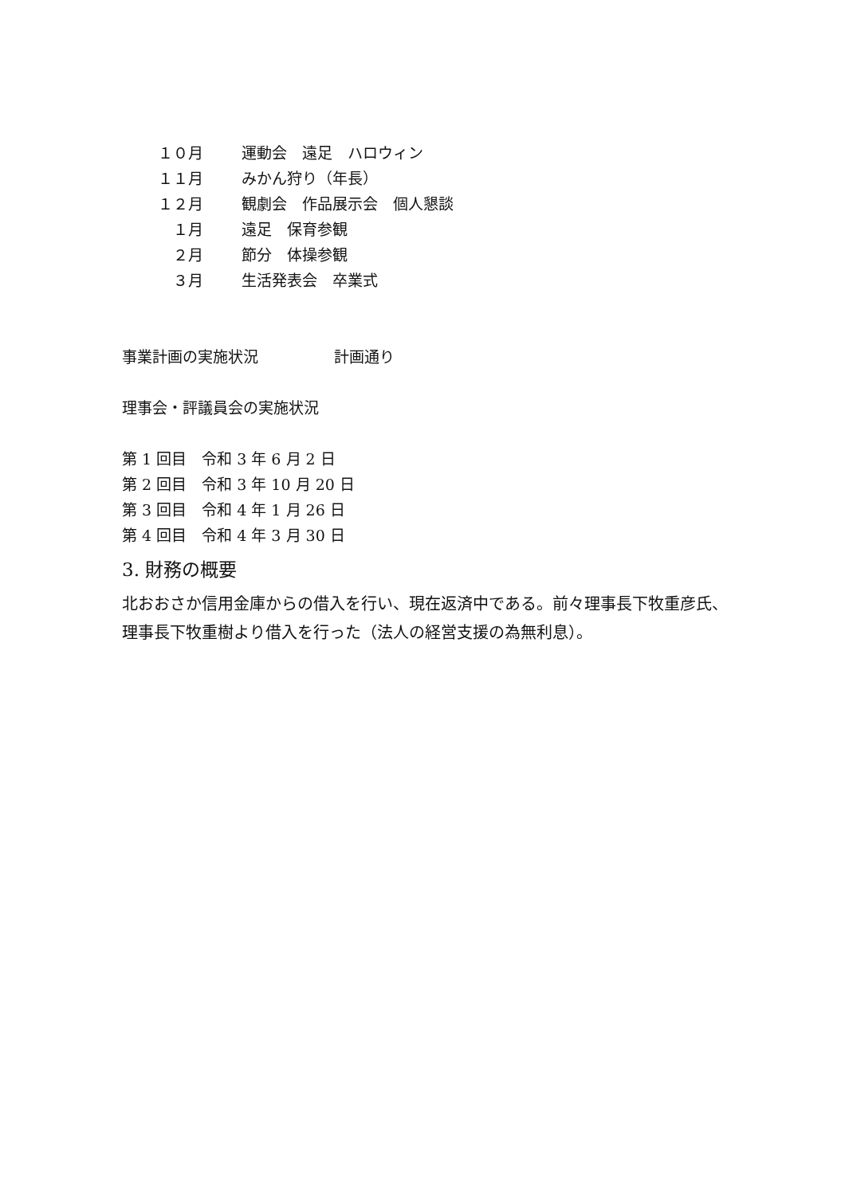１０月 運動会　遠足　ハロウィン
１１月 みかん狩り（年長）
１２月 観劇会　作品展示会　個人懇談
　１月 遠足　保育参観
　２月 節分　体操参観
　３月 生活発表会　卒業式
事業計画の実施状況　　　　　計画通り
理事会・評議員会の実施状況
第 1 回目　令和 3 年 6 月 2 日
第 2 回目　令和 3 年 10 月 20 日
第 3 回目　令和 4 年 1 月 26 日
第 4 回目　令和 4 年 3 月 30 日
3. 財務の概要
北おおさか信用金庫からの借入を行い、現在返済中である。前々理事長下牧重彦氏、理事長下牧重樹より借入を行った（法人の経営支援の為無利息）。